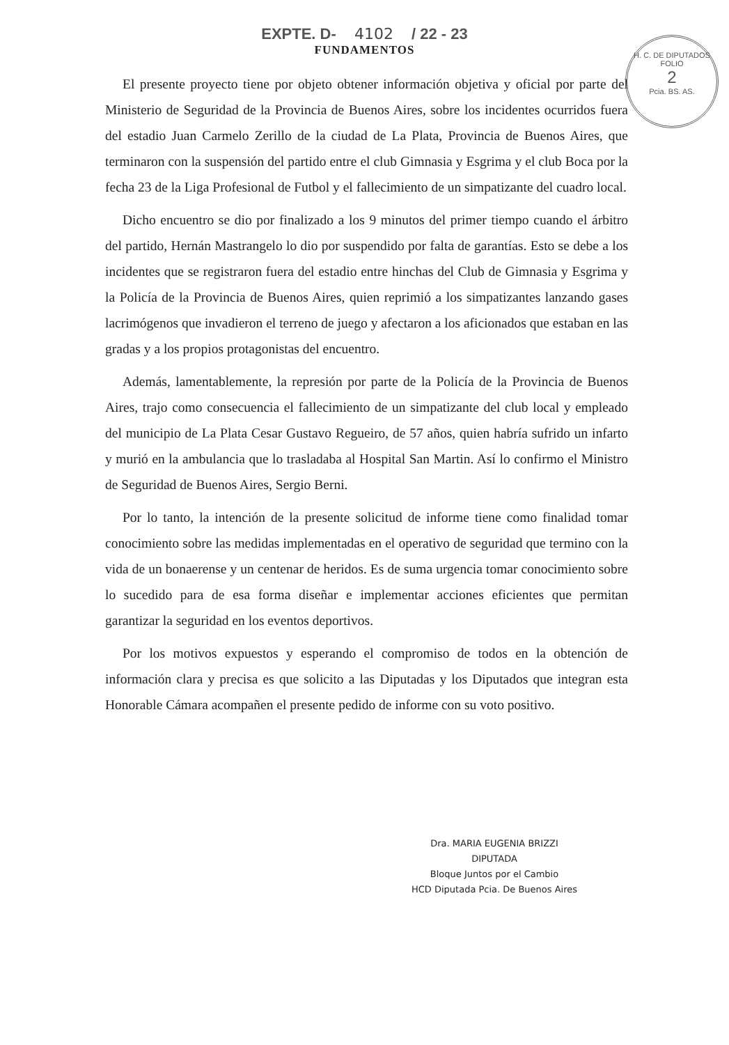H. C. DE DIPUTADOS
FOLIO
2
Pcia. BS. AS.
EXPTE. D- 4102 / 22 - 23
FUNDAMENTOS
El presente proyecto tiene por objeto obtener información objetiva y oficial por parte del Ministerio de Seguridad de la Provincia de Buenos Aires, sobre los incidentes ocurridos fuera del estadio Juan Carmelo Zerillo de la ciudad de La Plata, Provincia de Buenos Aires, que terminaron con la suspensión del partido entre el club Gimnasia y Esgrima y el club Boca por la fecha 23 de la Liga Profesional de Futbol y el fallecimiento de un simpatizante del cuadro local.
Dicho encuentro se dio por finalizado a los 9 minutos del primer tiempo cuando el árbitro del partido, Hernán Mastrangelo lo dio por suspendido por falta de garantías. Esto se debe a los incidentes que se registraron fuera del estadio entre hinchas del Club de Gimnasia y Esgrima y la Policía de la Provincia de Buenos Aires, quien reprimió a los simpatizantes lanzando gases lacrimógenos que invadieron el terreno de juego y afectaron a los aficionados que estaban en las gradas y a los propios protagonistas del encuentro.
Además, lamentablemente, la represión por parte de la Policía de la Provincia de Buenos Aires, trajo como consecuencia el fallecimiento de un simpatizante del club local y empleado del municipio de La Plata Cesar Gustavo Regueiro, de 57 años, quien habría sufrido un infarto y murió en la ambulancia que lo trasladaba al Hospital San Martin. Así lo confirmo el Ministro de Seguridad de Buenos Aires, Sergio Berni.
Por lo tanto, la intención de la presente solicitud de informe tiene como finalidad tomar conocimiento sobre las medidas implementadas en el operativo de seguridad que termino con la vida de un bonaerense y un centenar de heridos. Es de suma urgencia tomar conocimiento sobre lo sucedido para de esa forma diseñar e implementar acciones eficientes que permitan garantizar la seguridad en los eventos deportivos.
Por los motivos expuestos y esperando el compromiso de todos en la obtención de información clara y precisa es que solicito a las Diputadas y los Diputados que integran esta Honorable Cámara acompañen el presente pedido de informe con su voto positivo.
Dra. MARIA EUGENIA BRIZZI
DIPUTADA
Bloque Juntos por el Cambio
HCD Diputada Pcia. De Buenos Aires